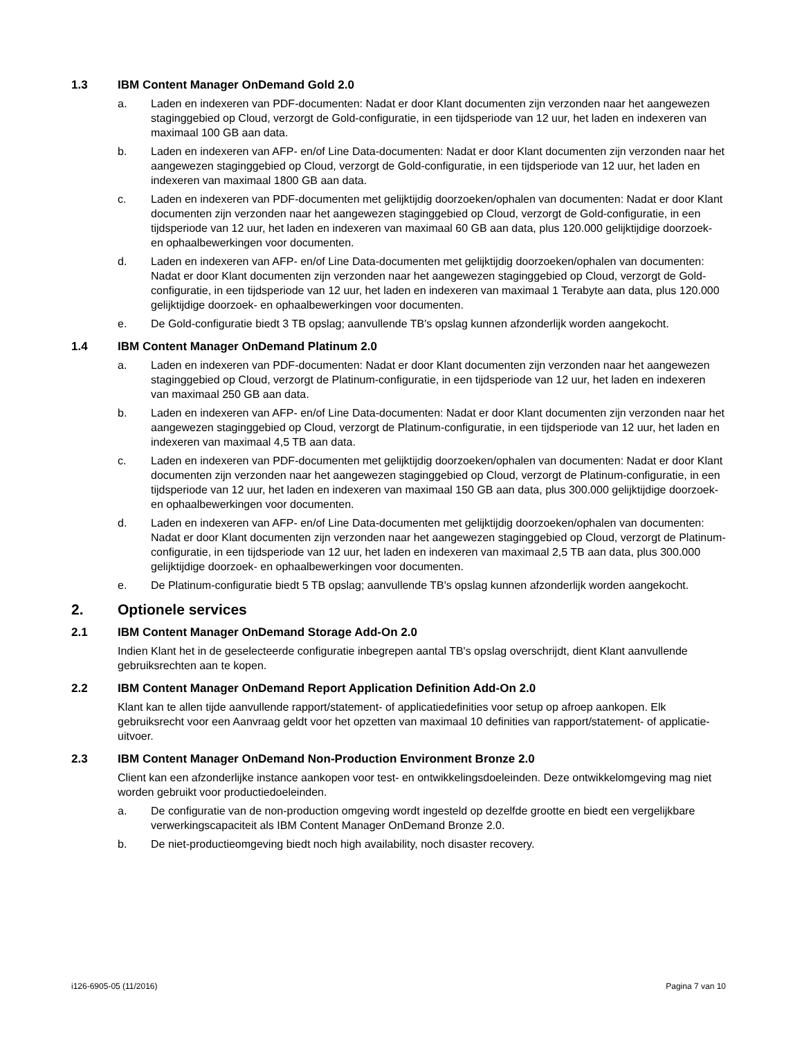1.3 IBM Content Manager OnDemand Gold 2.0
a. Laden en indexeren van PDF-documenten: Nadat er door Klant documenten zijn verzonden naar het aangewezen staginggebied op Cloud, verzorgt de Gold-configuratie, in een tijdsperiode van 12 uur, het laden en indexeren van maximaal 100 GB aan data.
b. Laden en indexeren van AFP- en/of Line Data-documenten: Nadat er door Klant documenten zijn verzonden naar het aangewezen staginggebied op Cloud, verzorgt de Gold-configuratie, in een tijdsperiode van 12 uur, het laden en indexeren van maximaal 1800 GB aan data.
c. Laden en indexeren van PDF-documenten met gelijktijdig doorzoeken/ophalen van documenten: Nadat er door Klant documenten zijn verzonden naar het aangewezen staginggebied op Cloud, verzorgt de Gold-configuratie, in een tijdsperiode van 12 uur, het laden en indexeren van maximaal 60 GB aan data, plus 120.000 gelijktijdige doorzoek- en ophaalbewerkingen voor documenten.
d. Laden en indexeren van AFP- en/of Line Data-documenten met gelijktijdig doorzoeken/ophalen van documenten: Nadat er door Klant documenten zijn verzonden naar het aangewezen staginggebied op Cloud, verzorgt de Gold-configuratie, in een tijdsperiode van 12 uur, het laden en indexeren van maximaal 1 Terabyte aan data, plus 120.000 gelijktijdige doorzoek- en ophaalbewerkingen voor documenten.
e. De Gold-configuratie biedt 3 TB opslag; aanvullende TB's opslag kunnen afzonderlijk worden aangekocht.
1.4 IBM Content Manager OnDemand Platinum 2.0
a. Laden en indexeren van PDF-documenten: Nadat er door Klant documenten zijn verzonden naar het aangewezen staginggebied op Cloud, verzorgt de Platinum-configuratie, in een tijdsperiode van 12 uur, het laden en indexeren van maximaal 250 GB aan data.
b. Laden en indexeren van AFP- en/of Line Data-documenten: Nadat er door Klant documenten zijn verzonden naar het aangewezen staginggebied op Cloud, verzorgt de Platinum-configuratie, in een tijdsperiode van 12 uur, het laden en indexeren van maximaal 4,5 TB aan data.
c. Laden en indexeren van PDF-documenten met gelijktijdig doorzoeken/ophalen van documenten: Nadat er door Klant documenten zijn verzonden naar het aangewezen staginggebied op Cloud, verzorgt de Platinum-configuratie, in een tijdsperiode van 12 uur, het laden en indexeren van maximaal 150 GB aan data, plus 300.000 gelijktijdige doorzoek- en ophaalbewerkingen voor documenten.
d. Laden en indexeren van AFP- en/of Line Data-documenten met gelijktijdig doorzoeken/ophalen van documenten: Nadat er door Klant documenten zijn verzonden naar het aangewezen staginggebied op Cloud, verzorgt de Platinum-configuratie, in een tijdsperiode van 12 uur, het laden en indexeren van maximaal 2,5 TB aan data, plus 300.000 gelijktijdige doorzoek- en ophaalbewerkingen voor documenten.
e. De Platinum-configuratie biedt 5 TB opslag; aanvullende TB's opslag kunnen afzonderlijk worden aangekocht.
2. Optionele services
2.1 IBM Content Manager OnDemand Storage Add-On 2.0
Indien Klant het in de geselecteerde configuratie inbegrepen aantal TB's opslag overschrijdt, dient Klant aanvullende gebruiksrechten aan te kopen.
2.2 IBM Content Manager OnDemand Report Application Definition Add-On 2.0
Klant kan te allen tijde aanvullende rapport/statement- of applicatiedefinities voor setup op afroep aankopen. Elk gebruiksrecht voor een Aanvraag geldt voor het opzetten van maximaal 10 definities van rapport/statement- of applicatie-uitvoer.
2.3 IBM Content Manager OnDemand Non-Production Environment Bronze 2.0
Client kan een afzonderlijke instance aankopen voor test- en ontwikkelingsdoeleinden. Deze ontwikkelomgeving mag niet worden gebruikt voor productiedoeleinden.
a. De configuratie van de non-production omgeving wordt ingesteld op dezelfde grootte en biedt een vergelijkbare verwerkingscapaciteit als IBM Content Manager OnDemand Bronze 2.0.
b. De niet-productieomgeving biedt noch high availability, noch disaster recovery.
i126-6905-05 (11/2016) Pagina 7 van 10